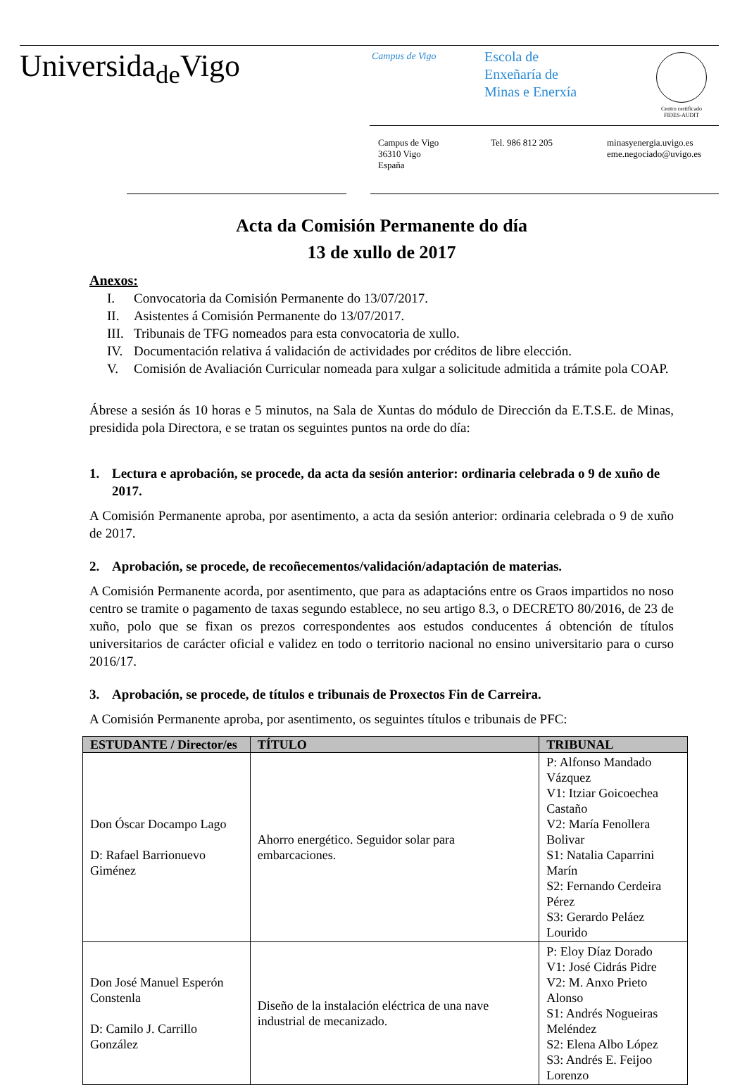Universida<sub>de</sub>Vigo
Campus de Vigo
Escola de
Enxeñaría de
Minas e Enerxía
Centro certificado
FIDES-AUDIT
Campus de Vigo
36310 Vigo
España
Tel. 986 812 205 minasyenergia.uvigo.es
eme.negociado@uvigo.es
Acta da Comisión Permanente do día
13 de xullo de 2017
Anexos:
I. Convocatoria da Comisión Permanente do 13/07/2017.
II. Asistentes á Comisión Permanente do 13/07/2017.
III. Tribunais de TFG nomeados para esta convocatoria de xullo.
IV. Documentación relativa á validación de actividades por créditos de libre elección.
V. Comisión de Avaliación Curricular nomeada para xulgar a solicitude admitida a trámite pola COAP.
Ábrese a sesión ás 10 horas e 5 minutos, na Sala de Xuntas do módulo de Dirección da E.T.S.E. de Minas, presidida pola Directora, e se tratan os seguintes puntos na orde do día:
1. Lectura e aprobación, se procede, da acta da sesión anterior: ordinaria celebrada o 9 de xuño de 2017.
A Comisión Permanente aproba, por asentimento, a acta da sesión anterior: ordinaria celebrada o 9 de xuño de 2017.
2. Aprobación, se procede, de recoñecementos/validación/adaptación de materias.
A Comisión Permanente acorda, por asentimento, que para as adaptacións entre os Graos impartidos no noso centro se tramite o pagamento de taxas segundo establece, no seu artigo 8.3, o DECRETO 80/2016, de 23 de xuño, polo que se fixan os prezos correspondentes aos estudos conducentes á obtención de títulos universitarios de carácter oficial e validez en todo o territorio nacional no ensino universitario para o curso 2016/17.
3. Aprobación, se procede, de títulos e tribunais de Proxectos Fin de Carreira.
A Comisión Permanente aproba, por asentimento, os seguintes títulos e tribunais de PFC:
| ESTUDANTE / Director/es | TÍTULO | TRIBUNAL |
| --- | --- | --- |
| Don Óscar Docampo Lago D: Rafael Barrionuevo Giménez | Ahorro energético. Seguidor solar para embarcaciones. | P: Alfonso Mandado Vázquez V1: Itziar Goicoechea Castaño V2: María Fenollera Bolivar S1: Natalia Caparrini Marín S2: Fernando Cerdeira Pérez S3: Gerardo Peláez Lourido |
| Don José Manuel Esperón Constenla D: Camilo J. Carrillo González | Diseño de la instalación eléctrica de una nave industrial de mecanizado. | P: Eloy Díaz Dorado V1: José Cidrás Pidre V2: M. Anxo Prieto Alonso S1: Andrés Nogueiras Meléndez S2: Elena Albo López S3: Andrés E. Feijoo Lorenzo |